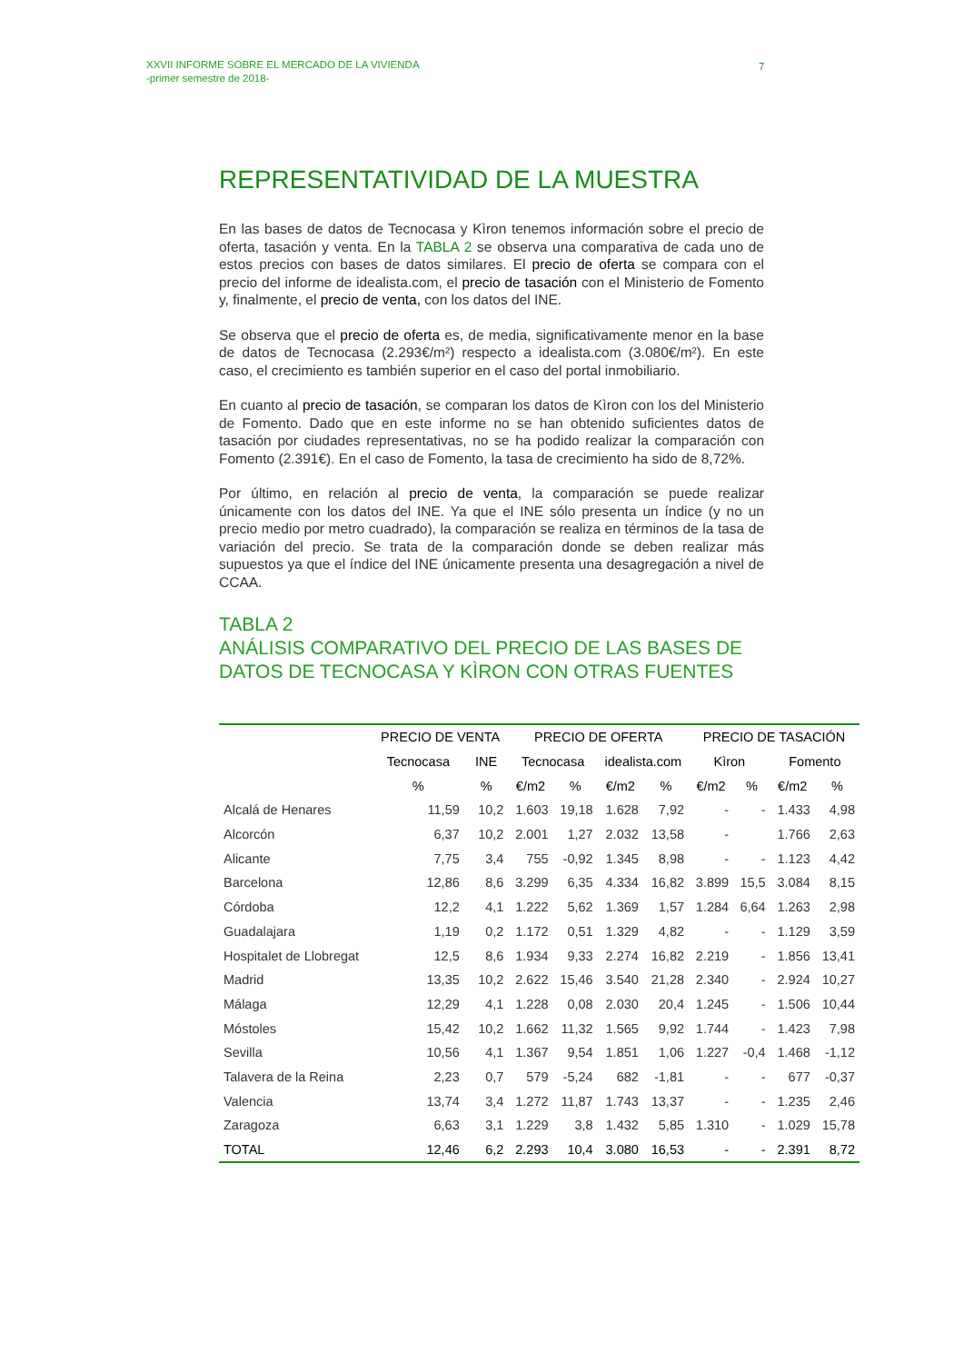XXVII INFORME SOBRE EL MERCADO DE LA VIVIENDA
-primer semestre de 2018-
7
REPRESENTATIVIDAD DE LA MUESTRA
En las bases de datos de Tecnocasa y Kìron tenemos información sobre el precio de oferta, tasación y venta. En la TABLA 2 se observa una comparativa de cada uno de estos precios con bases de datos similares. El precio de oferta se compara con el precio del informe de idealista.com, el precio de tasación con el Ministerio de Fomento y, finalmente, el precio de venta, con los datos del INE.
Se observa que el precio de oferta es, de media, significativamente menor en la base de datos de Tecnocasa (2.293€/m²) respecto a idealista.com (3.080€/m²). En este caso, el crecimiento es también superior en el caso del portal inmobiliario.
En cuanto al precio de tasación, se comparan los datos de Kìron con los del Ministerio de Fomento. Dado que en este informe no se han obtenido suficientes datos de tasación por ciudades representativas, no se ha podido realizar la comparación con Fomento (2.391€). En el caso de Fomento, la tasa de crecimiento ha sido de 8,72%.
Por último, en relación al precio de venta, la comparación se puede realizar únicamente con los datos del INE. Ya que el INE sólo presenta un índice (y no un precio medio por metro cuadrado), la comparación se realiza en términos de la tasa de variación del precio. Se trata de la comparación donde se deben realizar más supuestos ya que el índice del INE únicamente presenta una desagregación a nivel de CCAA.
TABLA 2
ANÁLISIS COMPARATIVO DEL PRECIO DE LAS BASES DE DATOS DE TECNOCASA Y KÌRON CON OTRAS FUENTES
| | PRECIO DE VENTA | | PRECIO DE OFERTA | | | | PRECIO DE TASACIÓN | | | |
| --- | --- | --- | --- | --- | --- | --- | --- | --- | --- | --- |
| | Tecnocasa | INE | Tecnocasa | | idealista.com | | Kìron | | Fomento | |
| | % | % | €/m2 | % | €/m2 | % | €/m2 | % | €/m2 | % |
| Alcalá de Henares | 11,59 | 10,2 | 1.603 | 19,18 | 1.628 | 7,92 | - | - | 1.433 | 4,98 |
| Alcorcón | 6,37 | 10,2 | 2.001 | 1,27 | 2.032 | 13,58 | - | | 1.766 | 2,63 |
| Alicante | 7,75 | 3,4 | 755 | -0,92 | 1.345 | 8,98 | - | - | 1.123 | 4,42 |
| Barcelona | 12,86 | 8,6 | 3.299 | 6,35 | 4.334 | 16,82 | 3.899 | 15,5 | 3.084 | 8,15 |
| Córdoba | 12,2 | 4,1 | 1.222 | 5,62 | 1.369 | 1,57 | 1.284 | 6,64 | 1.263 | 2,98 |
| Guadalajara | 1,19 | 0,2 | 1.172 | 0,51 | 1.329 | 4,82 | - | - | 1.129 | 3,59 |
| Hospitalet de Llobregat | 12,5 | 8,6 | 1.934 | 9,33 | 2.274 | 16,82 | 2.219 | - | 1.856 | 13,41 |
| Madrid | 13,35 | 10,2 | 2.622 | 15,46 | 3.540 | 21,28 | 2.340 | - | 2.924 | 10,27 |
| Málaga | 12,29 | 4,1 | 1.228 | 0,08 | 2.030 | 20,4 | 1.245 | - | 1.506 | 10,44 |
| Móstoles | 15,42 | 10,2 | 1.662 | 11,32 | 1.565 | 9,92 | 1.744 | - | 1.423 | 7,98 |
| Sevilla | 10,56 | 4,1 | 1.367 | 9,54 | 1.851 | 1,06 | 1.227 | -0,4 | 1.468 | -1,12 |
| Talavera de la Reina | 2,23 | 0,7 | 579 | -5,24 | 682 | -1,81 | - | - | 677 | -0,37 |
| Valencia | 13,74 | 3,4 | 1.272 | 11,87 | 1.743 | 13,37 | - | - | 1.235 | 2,46 |
| Zaragoza | 6,63 | 3,1 | 1.229 | 3,8 | 1.432 | 5,85 | 1.310 | - | 1.029 | 15,78 |
| TOTAL | 12,46 | 6,2 | 2.293 | 10,4 | 3.080 | 16,53 | - | - | 2.391 | 8,72 |